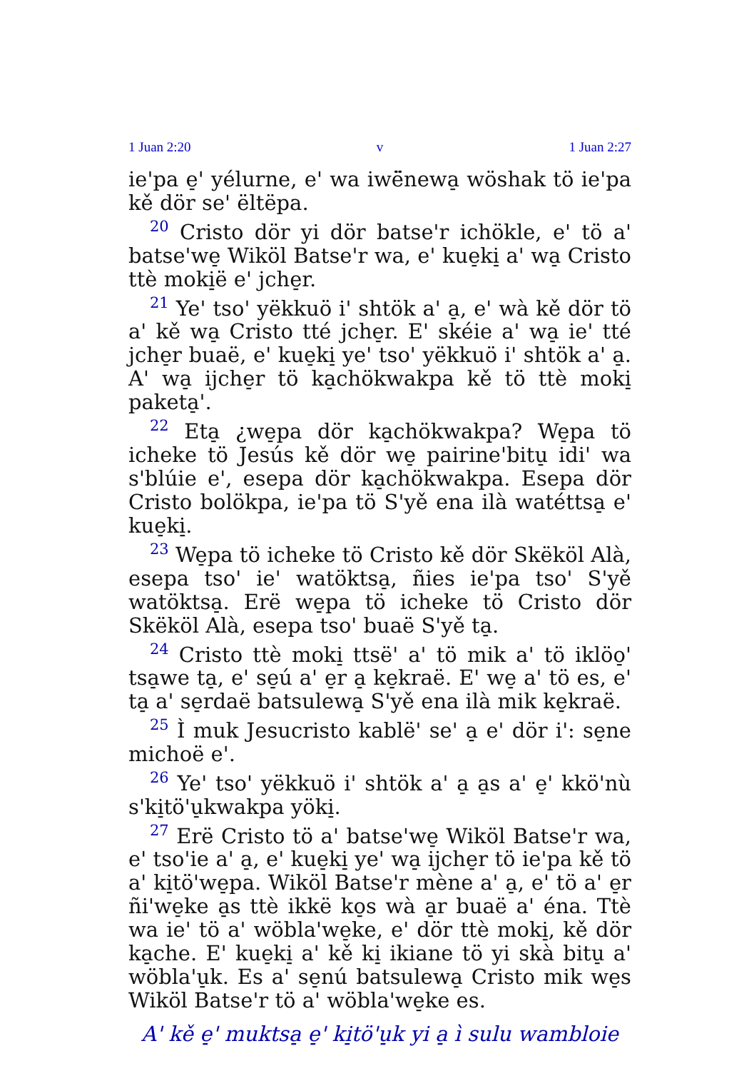1 Juan 2:20 v 1 Juan 2:27
ie'pa e̠' yélurne, e' wa iwë̈newa̠ wöshak tö ie'pa kě dör se' ëltëpa.
<sup>20</sup> Cristo dör yi dör batse'r ichökle, e' tö a' batse'we̠ Wiköl Batse'r wa, e' kue̠ki̠ a' wa̠ Cristo ttè moki̠ë e' jche̠r.
<sup>21</sup> Ye' tso' yëkkuö i' shtök a' a̠, e' wà kě dör tö a' kě wa̠ Cristo tté jche̠r. E' skéie a' wa̠ ie' tté jche̠r buaë, e' kue̠ki̠ ye' tso' yëkkuö i' shtök a' a̠. A' wa̠ ijche̠r tö ka̠chökwakpa kě tö ttè moki̠ paketa̠'.
<sup>22</sup> Eta̠ ¿we̠pa dör ka̠chökwakpa? We̠pa tö icheke tö Jesús kě dör we̠ pairine'bitu̠ idi' wa s'blúie e', esepa dör ka̠chökwakpa. Esepa dör Cristo bolökpa, ie'pa tö S'yě ena ilà watéttsa̠ e' kue̠ki̠.
<sup>23</sup> We̠pa tö icheke tö Cristo kě dör Skëköl Alà, esepa tso' ie' watöktsa̠, ñies ie'pa tso' S'yě watöktsa̠. Erë we̠pa tö icheke tö Cristo dör Skëköl Alà, esepa tso' buaë S'yě ta̠.
<sup>24</sup> Cristo ttè moki̠ ttsë' a' tö mik a' tö iklöo̠' tsa̠we ta̠, e' se̠ú a' e̠r a̠ ke̠kraë. E' we̠ a' tö es, e' ta̠ a' se̠rdaë batsulewa̠ S'yě ena ilà mik ke̠kraë.
<sup>25</sup> Ì muk Jesucristo kablë' se' a̠ e' dör i': se̠ne michoë e'.
<sup>26</sup> Ye' tso' yëkkuö i' shtök a' a̠ a̠s a' e̠' kkö'nù s'ki̠tö'u̠kwakpa yöki̠.
<sup>27</sup> Erë Cristo tö a' batse'we̠ Wiköl Batse'r wa, e' tso'ie a' a̠, e' kue̠ki̠ ye' wa̠ ijche̠r tö ie'pa kě tö a' ki̠tö'we̠pa. Wiköl Batse'r mène a' a̠, e' tö a' e̠r ñi'we̠ke a̠s ttè ikkë ko̠s wà a̠r buaë a' éna. Ttè wa ie' tö a' wöbla'we̠ke, e' dör ttè moki̠, kě dör ka̠che. E' kue̠ki̠ a' kě ki̠ ikiane tö yi skà bitu̠ a' wöbla'u̠k. Es a' se̠nú batsulewa̠ Cristo mik we̠s Wiköl Batse'r tö a' wöbla'we̠ke es.
A' kě e̠' muktsa̠ e̠' ki̠tö'u̠k yi a̠ ì sulu wambloie